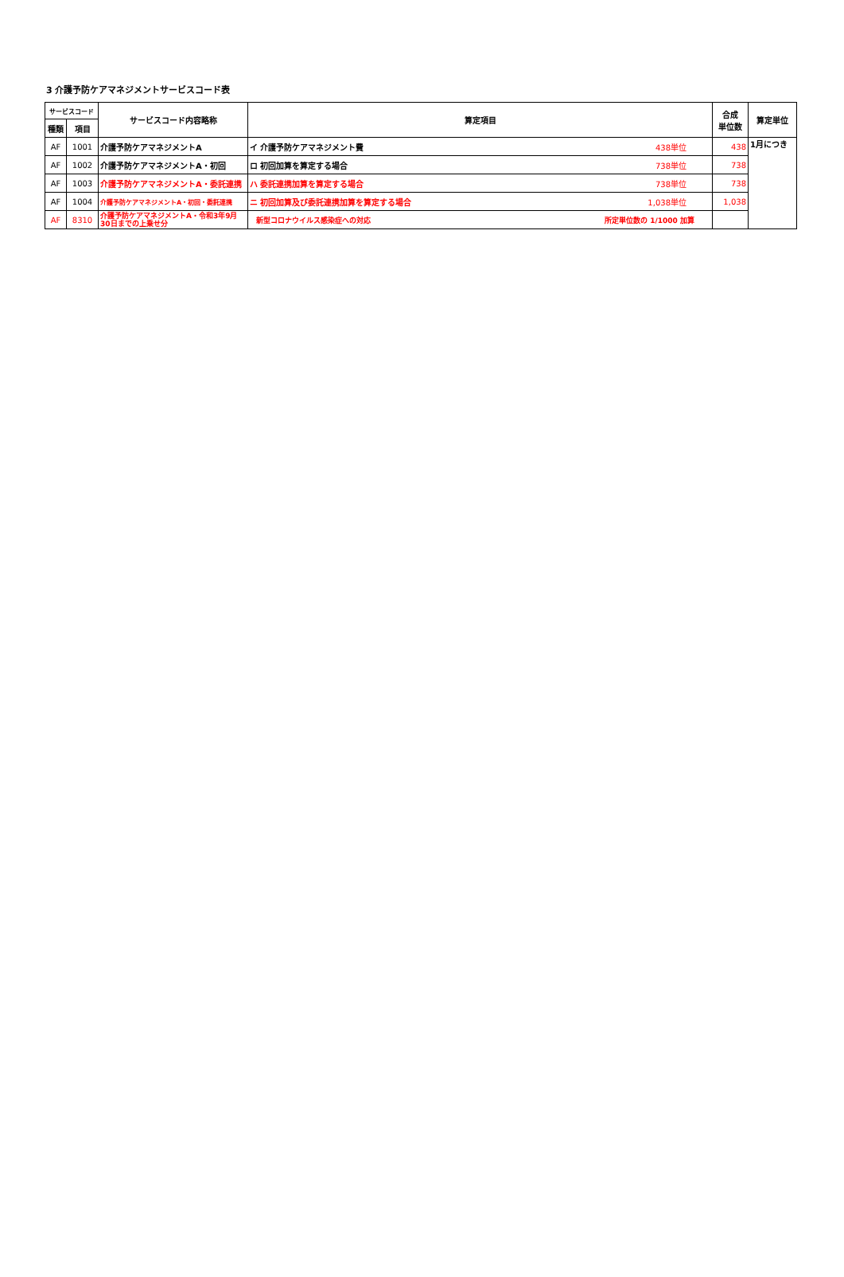3 介護予防ケアマネジメントサービスコード表
| サービスコード | | サービスコード内容略称 | 算定項目 | 合成 単位数 | 算定単位 |
| --- | --- | --- | --- | --- | --- |
| 種類 | 項目 | | | | |
| AF | 1001 | 介護予防ケアマネジメントA | イ 介護予防ケアマネジメント費 438単位 | 438 | 1月につき |
| AF | 1002 | 介護予防ケアマネジメントA・初回 | ロ 初回加算を算定する場合 738単位 | 738 | |
| AF | 1003 | 介護予防ケアマネジメントA・委託連携 | ハ 委託連携加算を算定する場合 738単位 | 738 | |
| AF | 1004 | 介護予防ケアマネジメントA・初回・委託連携 | ニ 初回加算及び委託連携加算を算定する場合 1,038単位 | 1,038 | |
| AF | 8310 | 介護予防ケアマネジメントA・令和3年9月30日までの上乗せ分 | 新型コロナウイルス感染症への対応 所定単位数の 1/1000 加算 | | |